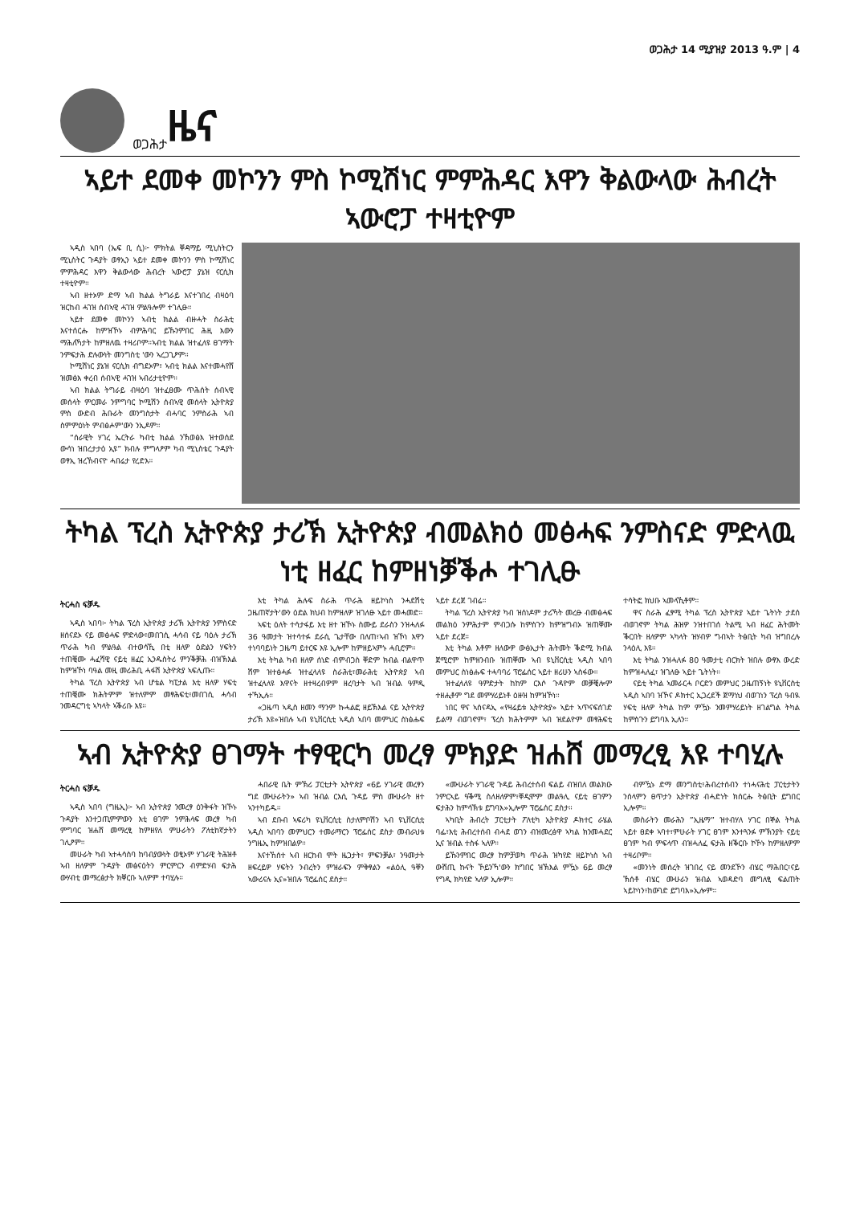ወጋሕታ 14 ሚያዝያ 2013 ዓ.ም | 4
ወጋሕታ ዜና
ኣይተ ደመቀ መኮንን ምስ ኮሚሽነር ምምሕዳር እዋን ቅልውላው ሕብረት ኣውሮፓ ተዛቲዮም
ኣዲስ ኣበባ (ኤፍ ቢ ሲ)፦ ምክትል ቐዳማይ ሚኒስትርን ሚኒስትር ጉዳያት ወፃኢን ኣይተ ደመቀ መኮንን ምስ ኮሚሽነር ምምሕዳር እዋን ቅልውላው ሕብረት ኣውሮፓ ያኔዝ ናርሲክ ተዛቲዮም።
ኣብ ዘተኦም ድማ ኣብ ክልል ትግራይ እናተገበረ ብዛዕባ ዝርከብ ሓገዝ ሰብኣዊ ሓገዝ ምልዓሎም ተገሊፁ።
ኣይተ ደመቀ መኮንን ኣብቲ ክልል ብዙሓት ስራሕቲ እናተሰርሑ ከምዝኾኑ ብምሕባር ይኹንምበር ሕዚ እውን ማሕለኻታት ከምዘለዉ ተዛሪቦም።ኣብቲ ክልል ዝተፈለዩ ፀገማት ንምፍታሕ ድሉውነት መንግስቲ 'ውን ኣረጋጊፆም።
ኮሚሽነር ያኔዝ ናርሲክ ብግደኦም፣ ኣብቲ ክልል እናተመሓየሸ ዝመፅእ ቀረብ ሰብኣዊ ሓገዝ ኣብሪታቲዮም።
ኣብ ክልል ትግራይ ብዛዕባ ዝተፈፀሙ ጥሕሰት ሰብኣዊ መሰላት ምርመራ ንምግባር ኮሚሽን ሰብኣዊ መሰላት ኢትዮጵያ ምስ ውድብ ሕቡራት መንግስታት ብሓባር ንምስራሕ ኣብ ስምምዕነት ምብፅሖም'ውን ንኢዶም።
“ሰራዊት ሃገረ ኤርትራ ካብቲ ክልል ንኽወፅእ ዝተወሰደ ውሳነ ዝበረታታዕ ኢዩ” ክብሉ ምግላፆም ካብ ሚኒስቴር ጉዳያት ወፃኢ ዝረኸብናዮ ሓበሬታ የረድእ።
ትካል ፕረስ ኢትዮጵያ ታሪኽ ኢትዮጵያ ብመልክዕ መፅሓፍ ንምስናድ ምድላዉ ነቲ ዘፈር ከምዘነቓቕሖ ተገሊፁ
ትርሓስ ፍቓዱ
ኣዲስ ኣበባ፦ ትካል ፕረስ ኢትዮጵያ ታሪኽ ኢትዮጵያ ንምስናድ ዘሰናደኦ ናይ መፅሓፍ ምድላው፣መበገሲ ሓሳብ ናይ ባዕሉ ታሪኽ ጥራሕ ካብ ምልዓል ብተወሳኺ በቲ ዘለዎ ዕድልን ሃፍትን ተጠቒሙ ሓፈሻዊ ናይቲ ዘፈር ኢንዱስትሪ ምንቕቓሕ ብዝኽእል ከምዝኾነ ባዓል መዚ መሪሕቢ ሓፋሽ ኢትዮጵያ ኣፍሊጡ።
ትካል ፕረስ ኢትዮጵያ ኣብ ሆቴል ካፒታል እቲ ዘለዎ ሃፍቲ ተጠቒሙ ክሕትምም ዝተለምም መፃሕፍቲ፣መበገሲ ሓሳብ ንመዳርግቲ ኣካላት ኣቕሪቡ እዩ።
እቲ ትካል ሕሉፍ ስራሕ ጥራሕ ዘይኮነስ ንሓደሽቲ ጋዜጠኛታት'ውን ዕድል ክህብ ከምዘለዎ ዝገለፁ ኣይተ መሓመድ።
ኣፍቲ ዕለት ተሳታፋይ እቲ ዘተ ዝኾኑ ስሙይ ደራስን ንዝሓለፉ 36 ዓመታት ዝተሳተፉ ደራሲ ጌታቸው በለጠ፣ኣብ ዝኾነ እዋን ተነባባይነት ጋዜጣ ይተርፍ እዩ ኢሎም ከምዘይኣምኑ ሓቢሮም።
እቲ ትካል ካብ ዘለዎ ሰነድ ብምብጋስ ቐድም ክብል ብልዋጥ ሽም ዝተፅሓፉ ዝተፈላለዩ ስራሕቲ፣መራሕቲ ኢትዮጵያ ኣብ ዝተፈላለዩ እዋናት ዘተዛረብዎም ዘረባታት ኣብ ዝብል ዓምዲ ተኻኢሉ።
«ጋዜጣ ኣዲስ ዘመን ማንም ኩሓልፎ ዘይኽእል ናይ ኢትዮጵያ ታሪኽ እዩ»ዝበሉ ኣብ ዩኒቨርሲቲ ኣዲስ ኣበባ መምህር ስነፅሑፍ ኣይተ ደረጀ ገብሬ።
ትካል ፕረስ ኢትዮጵያ ካብ ዝሰነዶም ታሪኻት መረፁ ብመፅሓፍ መልክዕ ንምሕታም ምብጋሱ ከምስጉን ከምዝግብኦ ዝጠቐሙ ኣይተ ደረጀ።
እቲ ትካል እቶም ዘለውዎ ውፅኢታት ሕትመት ቕድሚ ክብል ጀሚሮም ከምዘንብቡ ዝጠቐሙ ኣብ ዩኒቨርሲቲ ኣዲስ ኣበባ መምህር ስነፅሑፍ ተሓባባሪ ፕሮፌሰር ኣይተ ዘሪሁን ኣስፋው።
ዝተፈላለዩ ዓምድታት ከከም ርእሶ ጉዳዮም መቓቒሎም ተዘሒቶም ግደ መምሃሪይነቶ ዕዙዝ ከምዝኾነ።
ነበር ዋና ኣሰናዳኢ «የዛሬይቱ ኢትዮጵያ» ኣይተ ኣጥናፍሰገድ ይልማ ብወገኖም፣ ፕረስ ክሕትምም ኣብ ዝደልዮም መፃሕፍቲ ተሳትፎ ክህቡ ኣመላኺቶም።
ዋና ስራሕ ፈፃሚ ትካል ፕረስ ኢትዮጵያ ኣይተ ጌትነት ታደሰ ብወገኖም ትካል ሕዝዎ ንዝተበገሰ ትልሚ ኣብ ዘፈር ሕትመት ቕርበት ዘለዎም ኣካላት ዝሃብዎ ግብኣት ትፅቢት ካብ ዝግበረሉ ንላዕሊ እዩ።
እቲ ትካል ንዝሓለፉ 80 ዓመታቲ ብርክት ዝበሉ ውፃእ ውረድ ከምዝሓለፈ፣ ዝገለፁ ኣይተ ጌትነት።
ናይቲ ትካል ኣመራርሓ ቦርድን መምህር ጋዜጠኝነት ዩኒቨርስቲ ኣዲስ ኣበባ ዝኾና ዶክተር ኢጋረደች ጀማነህ ብወገነን ፕረስ ዓብዪ ሃፍቲ ዘለዎ ትካል ከም ምዃኑ ንመምሃሪይነት ዘገልግል ትካል ከምስጉን ይግባእ ኢለን።
ኣብ ኢትዮጵያ ፀገማት ተፃዊርካ መረፃ ምክያድ ዝሐሸ መማረፂ እዩ ተባሂሉ
ትርሓስ ፍቓዱ
ኣዲስ ኣበባ (ግዜኢ)፦ ኣብ ኢትዮጵያ ንመረፃ ዕንቅፋት ዝኾኑ ጉዳያት እንተጋጢምምውን እቲ ፀገም ንምሕላፍ መረፃ ካብ ምግባር ዝሐሸ መማረፂ ከምዘየለ ምሁራትን ፖለቲከኛታትን ገሊፆም።
መሁራት ካብ ኣተሓሳስባ ከባብያውነት ወፂኦም ሃገራዊ ትሕዝቶ ኣብ ዘለዎም ጉዳያት መፅናዕትን ምርምርን ብምድሃብ ፍታሕ ውሃብቲ መማረፅታት ክቐርቡ ኣለዎም ተባሂሉ።
ሓበራዊ ቤት ምኽሪ ፓርቲታት ኢትዮጵያ «6ይ ሃገራዊ መረፃን ግደ ሙሁራትን» ኣብ ዝብል ርእሲ ጉዳይ ምስ ሙሁራት ዘተ ኣንተካይዱ።
ኣብ ደቡብ ኣፍሪካ ዩኒቨርሲቲ ስታለምቦሽን ኣብ ዩኒቨርሲቲ ኣዲስ ኣበባን መምህርን ተመራማርን ፕሮፌሰር ደስታ መብራህቱ ንግዜኢ ከምዝበልዎ።
እናተኸሰተ ኣብ ዘርከብ ሞት ዜጋታት፣ ምፍንቓል፣ ንዓመታት ዘፍረይዎ ሃፍትን ንብረትን ምዝራፍን ምቅፃልን «ልዕሊ ዓቐን ኣውሪናሉ ኢና»ዝበሉ ፕሮፌሰር ደስታ።
«ሙሁራት ሃገራዊ ጉዳይ ሕብረተሰብ ፍልይ ብዝበለ መልክዑ ንምርኣይ ዓቕሚ ስለዘለዎም፣ቐዲሞም መልዓሊ ናይቲ ፀገምን ፍታሕን ከምሳኽቱ ይግባእ»ኢሎም ፕሮፌሰር ደስታ።
ኣካቢት ሕብረት ፓርቲታት ፖለቲካ ኢትዮጵያ ዶክተር ራሄል ባፌ፣እቲ ሕብረተሰብ ብሓደ ወገን ብዝመረፅዋ ኣካል ክንመሓደር ኢና ዝብል ተስፋ ኣለዎ።
ይኹንምበር መረፃ ከምቻወካ ጥራሕ ዝካየድ ዘይኮነስ ኣብ ውሽጢ ኩናት ኾይንኻ'ውን ክግበር ዝኽእል ምዃኑ 6ይ መረፃ የግዲ ክካየድ ኣለዎ ኢሎም።
ብምዃኑ ድማ መንግስቲ፣ሕብረተሰብን ተነሓናሕቲ ፓርቲታትን ንሰላምን ፀጥታን ኢትዮጵያ ብሓድነት ክሰርሑ ትፅቢት ይግበር ኢሎም።
መስራትን መራሕን ”ኢዜማ” ዝተብሃለ ሃገር በኞል ትካል ኣይተ ፀደቀ ኣባተ፣ምሁራት ሃገር ፀገም እንተጓንፉ ምኽንያት ናይቲ ፀገም ካብ ምፍላጥ ብዝሓለፈ ፍታሕ ዘቕርቡ ኮኾኑ ከምዘለዎም ተዛሪቦም።
«መንነት መሰረት ዝገበረ ናይ መንደኾን ብሄር ማሕበር፣ናይ ኽሰቶ ብሄር ሙሁራን ዝብል ኣወዳድባ መግለፂ ፍልጠት ኣይኮነን፣ከውገድ ይግባእ»ኢሎም።